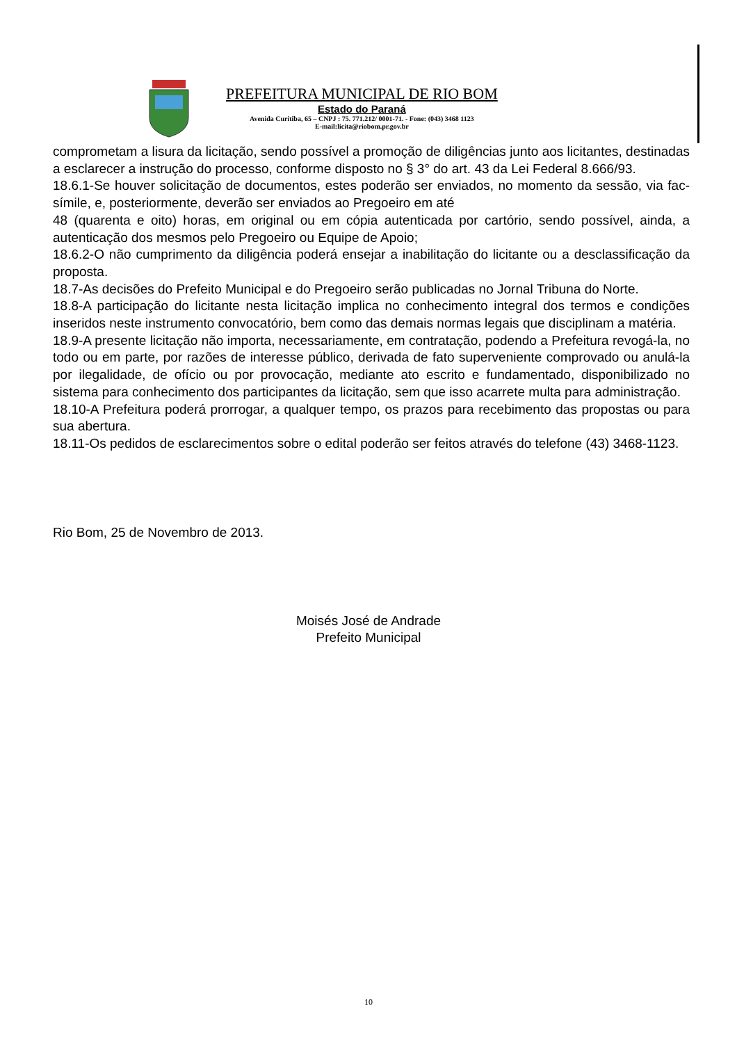PREFEITURA MUNICIPAL DE RIO BOM
Estado do Paraná
Avenida Curitiba, 65 – CNPJ : 75. 771.212/ 0001-71. - Fone: (043) 3468 1123
E-mail:licita@riobom.pr.gov.br
comprometam a lisura da licitação, sendo possível a promoção de diligências junto aos licitantes, destinadas a esclarecer a instrução do processo, conforme disposto no § 3° do art. 43 da Lei Federal 8.666/93.
18.6.1-Se houver solicitação de documentos, estes poderão ser enviados, no momento da sessão, via fac-símile, e, posteriormente, deverão ser enviados ao Pregoeiro em até
48 (quarenta e oito) horas, em original ou em cópia autenticada por cartório, sendo possível, ainda, a autenticação dos mesmos pelo Pregoeiro ou Equipe de Apoio;
18.6.2-O não cumprimento da diligência poderá ensejar a inabilitação do licitante ou a desclassificação da proposta.
18.7-As decisões do Prefeito Municipal e do Pregoeiro serão publicadas no Jornal Tribuna do Norte.
18.8-A participação do licitante nesta licitação implica no conhecimento integral dos termos e condições inseridos neste instrumento convocatório, bem como das demais normas legais que disciplinam a matéria.
18.9-A presente licitação não importa, necessariamente, em contratação, podendo a Prefeitura revogá-la, no todo ou em parte, por razões de interesse público, derivada de fato superveniente comprovado ou anulá-la por ilegalidade, de ofício ou por provocação, mediante ato escrito e fundamentado, disponibilizado no sistema para conhecimento dos participantes da licitação, sem que isso acarrete multa para administração.
18.10-A Prefeitura poderá prorrogar, a qualquer tempo, os prazos para recebimento das propostas ou para sua abertura.
18.11-Os pedidos de esclarecimentos sobre o edital poderão ser feitos através do telefone (43) 3468-1123.
Rio Bom, 25 de Novembro de 2013.
Moisés José de Andrade
Prefeito Municipal
10